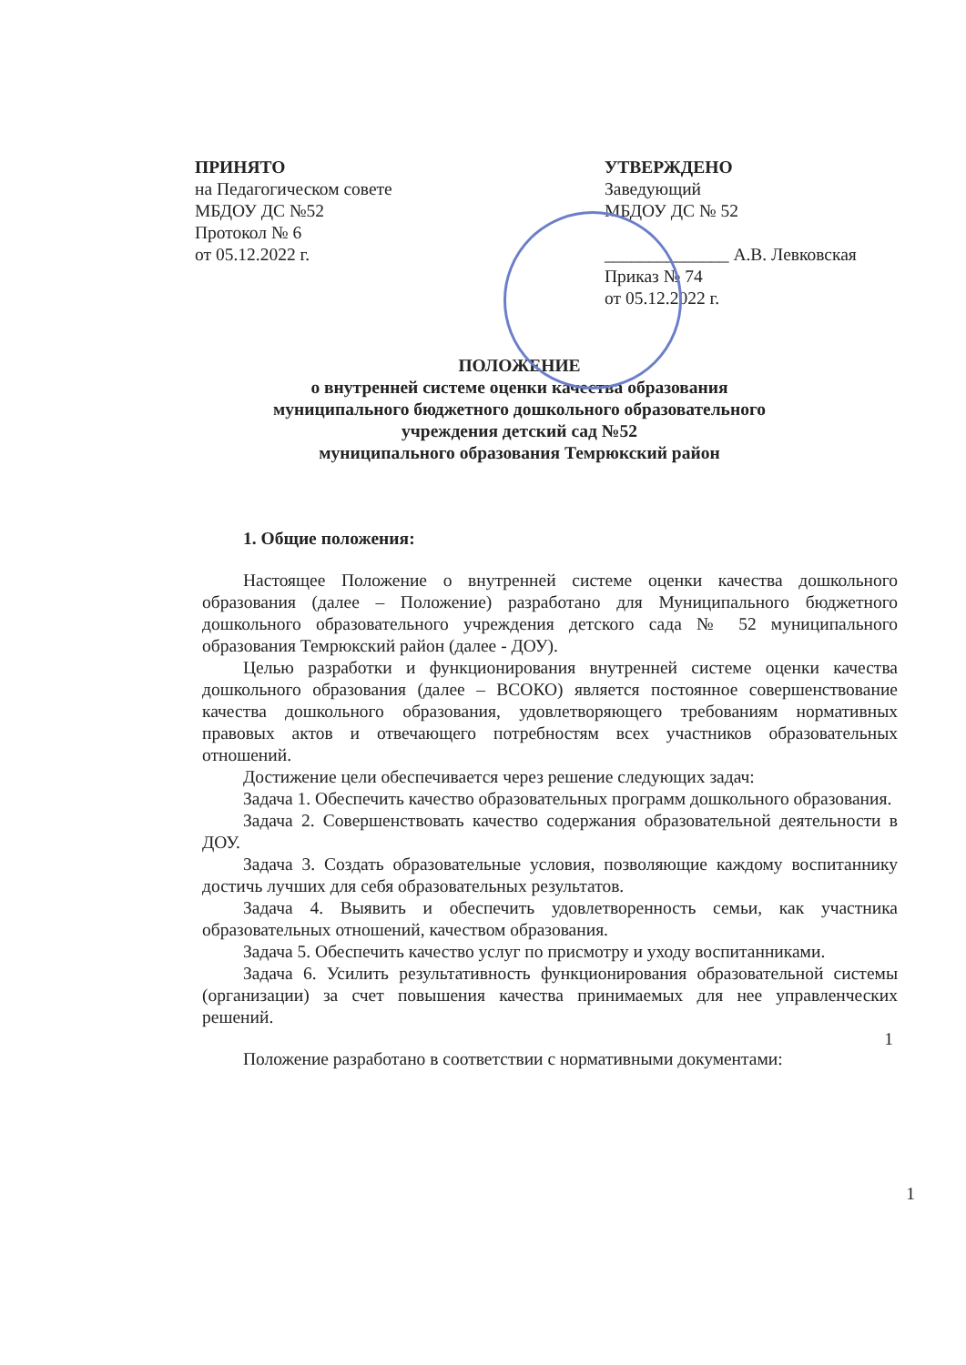ПРИНЯТО
на Педагогическом совете
МБДОУ ДС №52
Протокол № 6
от 05.12.2022 г.
УТВЕРЖДЕНО
Заведующий
МБДОУ ДС № 52
______________ А.В. Левковская
Приказ № 74
от 05.12.2022 г.
ПОЛОЖЕНИЕ
о внутренней системе оценки качества образования
муниципального бюджетного дошкольного образовательного
учреждения детский сад №52
муниципального образования Темрюкский район
1. Общие положения:
Настоящее Положение о внутренней системе оценки качества дошкольного образования (далее – Положение) разработано для Муниципального бюджетного дошкольного образовательного учреждения детского сада № 52 муниципального образования Темрюкский район (далее - ДОУ).
Целью разработки и функционирования внутренней системе оценки качества дошкольного образования (далее – ВСОКО) является постоянное совершенствование качества дошкольного образования, удовлетворяющего требованиям нормативных правовых актов и отвечающего потребностям всех участников образовательных отношений.
Достижение цели обеспечивается через решение следующих задач:
Задача 1. Обеспечить качество образовательных программ дошкольного образования.
Задача 2. Совершенствовать качество содержания образовательной деятельности в ДОУ.
Задача 3. Создать образовательные условия, позволяющие каждому воспитаннику достичь лучших для себя образовательных результатов.
Задача 4. Выявить и обеспечить удовлетворенность семьи, как участника образовательных отношений, качеством образования.
Задача 5. Обеспечить качество услуг по присмотру и уходу воспитанниками.
Задача 6. Усилить результативность функционирования образовательной системы (организации) за счет повышения качества принимаемых для нее управленческих решений.
Положение разработано в соответствии с нормативными документами:
1
1